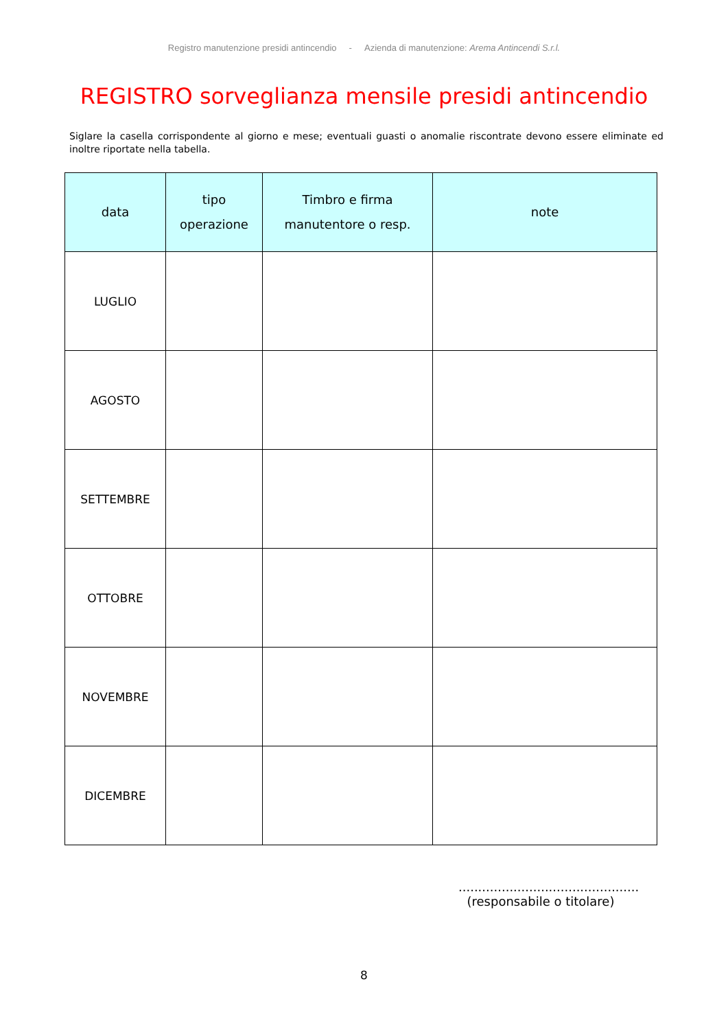Registro manutenzione presidi antincendio - Azienda di manutenzione: Arema Antincendi S.r.l.
REGISTRO sorveglianza mensile presidi antincendio
Siglare la casella corrispondente al giorno e mese; eventuali guasti o anomalie riscontrate devono essere eliminate ed inoltre riportate nella tabella.
| data | tipo operazione | Timbro e firma manutentore o resp. | note |
| --- | --- | --- | --- |
| LUGLIO | | | |
| AGOSTO | | | |
| SETTEMBRE | | | |
| OTTOBRE | | | |
| NOVEMBRE | | | |
| DICEMBRE | | | |
..............................................
(responsabile o titolare)
8